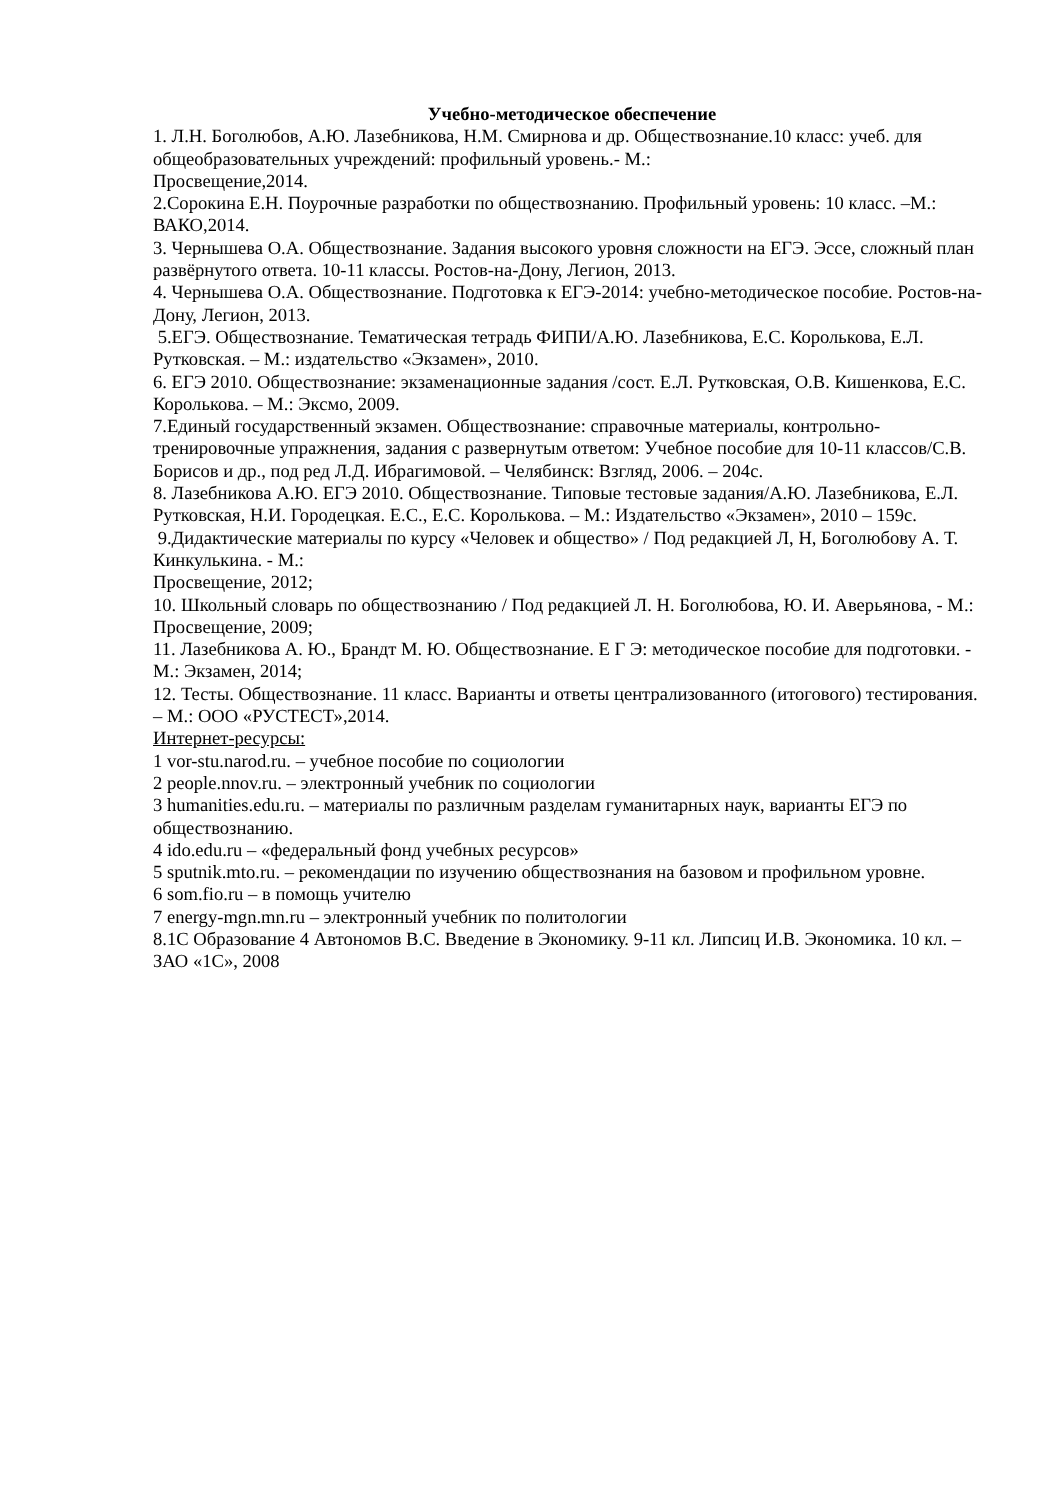Учебно-методическое обеспечение
1. Л.Н. Боголюбов, А.Ю. Лазебникова, Н.М. Смирнова и др. Обществознание.10 класс: учеб. для общеобразовательных учреждений: профильный уровень.- М.:
Просвещение,2014.
2.Сорокина Е.Н. Поурочные разработки по обществознанию. Профильный уровень: 10 класс. –М.: ВАКО,2014.
3. Чернышева О.А. Обществознание. Задания высокого уровня сложности на ЕГЭ. Эссе, сложный план развёрнутого ответа. 10-11 классы. Ростов-на-Дону, Легион, 2013.
4. Чернышева О.А. Обществознание. Подготовка к ЕГЭ-2014: учебно-методическое пособие. Ростов-на-Дону, Легион, 2013.
5.ЕГЭ. Обществознание. Тематическая тетрадь ФИПИ/А.Ю. Лазебникова, Е.С. Королькова, Е.Л. Рутковская. – М.: издательство «Экзамен», 2010.
6. ЕГЭ 2010. Обществознание: экзаменационные задания /сост. Е.Л. Рутковская, О.В. Кишенкова, Е.С. Королькова. – М.: Эксмо, 2009.
7.Единый государственный экзамен. Обществознание: справочные материалы, контрольно-тренировочные упражнения, задания с развернутым ответом: Учебное пособие для 10-11 классов/С.В. Борисов и др., под ред Л.Д. Ибрагимовой. – Челябинск: Взгляд, 2006. – 204с.
8. Лазебникова А.Ю. ЕГЭ 2010. Обществознание. Типовые тестовые задания/А.Ю. Лазебникова, Е.Л. Рутковская, Н.И. Городецкая. Е.С., Е.С. Королькова. – М.: Издательство «Экзамен», 2010 – 159с.
9.Дидактические материалы по курсу «Человек и общество» / Под редакцией Л, Н, Боголюбову А. Т. Кинкулькина. - М.:
Просвещение, 2012;
10. Школьный словарь по обществознанию / Под редакцией Л. Н. Боголюбова, Ю. И. Аверьянова, - М.: Просвещение, 2009;
11. Лазебникова А. Ю., Брандт М. Ю. Обществознание. Е Г Э: методическое пособие для подготовки. - М.: Экзамен, 2014;
12. Тесты. Обществознание. 11 класс. Варианты и ответы централизованного (итогового) тестирования. – М.: ООО «РУСТЕСТ»,2014.
Интернет-ресурсы:
1 vor-stu.narod.ru. – учебное пособие по социологии
2 people.nnov.ru. – электронный учебник по социологии
3 humanities.edu.ru. – материалы по различным разделам гуманитарных наук, варианты ЕГЭ по обществознанию.
4 ido.edu.ru – «федеральный фонд учебных ресурсов»
5 sputnik.mto.ru. – рекомендации по изучению обществознания на базовом и профильном уровне.
6 som.fio.ru – в помощь учителю
7 energy-mgn.mn.ru – электронный учебник по политологии
8.1С Образование 4 Автономов В.С. Введение в Экономику. 9-11 кл. Липсиц И.В. Экономика. 10 кл. – ЗАО «1С», 2008